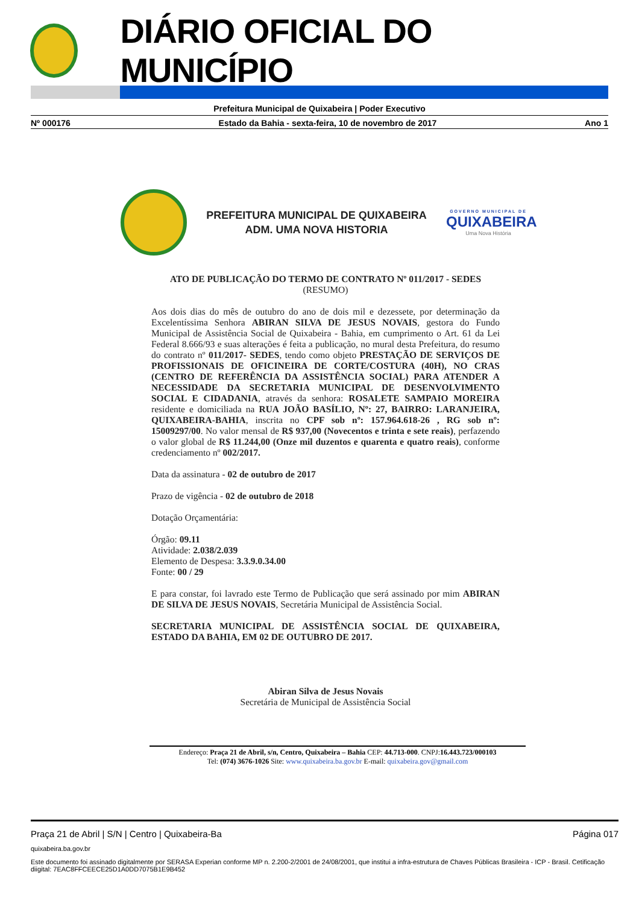DIÁRIO OFICIAL DO MUNICÍPIO
Prefeitura Municipal de Quixabeira | Poder Executivo
Nº 000176 Estado da Bahia - sexta-feira, 10 de novembro de 2017 Ano 1
PREFEITURA MUNICIPAL DE QUIXABEIRA
ADM. UMA NOVA HISTORIA
GOVERNO MUNICIPAL DE
QUIXABEIRA
Uma Nova História
ATO DE PUBLICAÇÃO DO TERMO DE CONTRATO Nº 011/2017 - SEDES
(RESUMO)
Aos dois dias do mês de outubro do ano de dois mil e dezessete, por determinação da Excelentíssima Senhora ABIRAN SILVA DE JESUS NOVAIS, gestora do Fundo Municipal de Assistência Social de Quixabeira - Bahia, em cumprimento o Art. 61 da Lei Federal 8.666/93 e suas alterações é feita a publicação, no mural desta Prefeitura, do resumo do contrato nº 011/2017- SEDES, tendo como objeto PRESTAÇÃO DE SERVIÇOS DE PROFISSIONAIS DE OFICINEIRA DE CORTE/COSTURA (40H), NO CRAS (CENTRO DE REFERÊNCIA DA ASSISTÊNCIA SOCIAL) PARA ATENDER A NECESSIDADE DA SECRETARIA MUNICIPAL DE DESENVOLVIMENTO SOCIAL E CIDADANIA, através da senhora: ROSALETE SAMPAIO MOREIRA residente e domiciliada na RUA JOÃO BASÍLIO, Nº: 27, BAIRRO: LARANJEIRA, QUIXABEIRA-BAHIA, inscrita no CPF sob nº: 157.964.618-26 , RG sob nº: 15009297/00. No valor mensal de R$ 937,00 (Novecentos e trinta e sete reais), perfazendo o valor global de R$ 11.244,00 (Onze mil duzentos e quarenta e quatro reais), conforme credenciamento nº 002/2017.
Data da assinatura - 02 de outubro de 2017
Prazo de vigência - 02 de outubro de 2018
Dotação Orçamentária:
Órgão: 09.11
Atividade: 2.038/2.039
Elemento de Despesa: 3.3.9.0.34.00
Fonte: 00 / 29
E para constar, foi lavrado este Termo de Publicação que será assinado por mim ABIRAN DE SILVA DE JESUS NOVAIS, Secretária Municipal de Assistência Social.
SECRETARIA MUNICIPAL DE ASSISTÊNCIA SOCIAL DE QUIXABEIRA, ESTADO DA BAHIA, EM 02 DE OUTUBRO DE 2017.
Abiran Silva de Jesus Novais
Secretária de Municipal de Assistência Social
Endereço: Praça 21 de Abril, s/n, Centro, Quixabeira – Bahia CEP: 44.713-000. CNPJ:16.443.723/000103
Tel: (074) 3676-1026 Site: www.quixabeira.ba.gov.br E-mail: quixabeira.gov@gmail.com
Praça 21 de Abril | S/N | Centro | Quixabeira-Ba Página 017
quixabeira.ba.gov.br
Este documento foi assinado digitalmente por SERASA Experian conforme MP n. 2.200-2/2001 de 24/08/2001, que institui a infra-estrutura de Chaves Públicas Brasileira - ICP - Brasil. Cetificação diigital: 7EAC8FFCEECE25D1A0DD7075B1E9B452